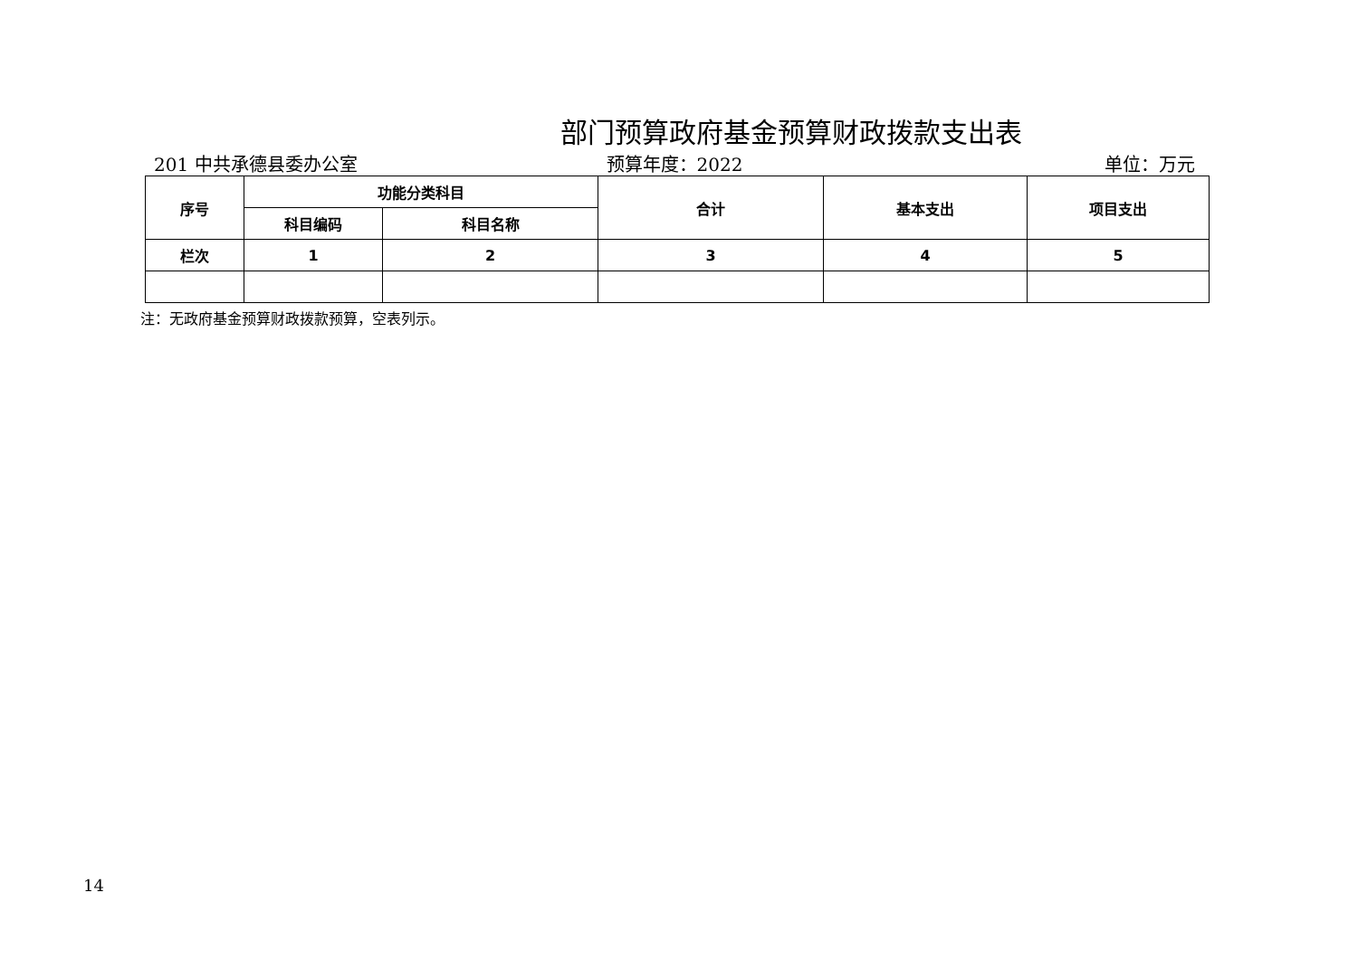部门预算政府基金预算财政拨款支出表
201 中共承德县委办公室 预算年度：2022 单位：万元
| 序号 | 功能分类科目 | | 合计 | 基本支出 | 项目支出 |
| --- | --- | --- | --- | --- | --- |
| | 科目编码 | 科目名称 | | | |
| 栏次 | 1 | 2 | 3 | 4 | 5 |
注：无政府基金预算财政拨款预算，空表列示。
14